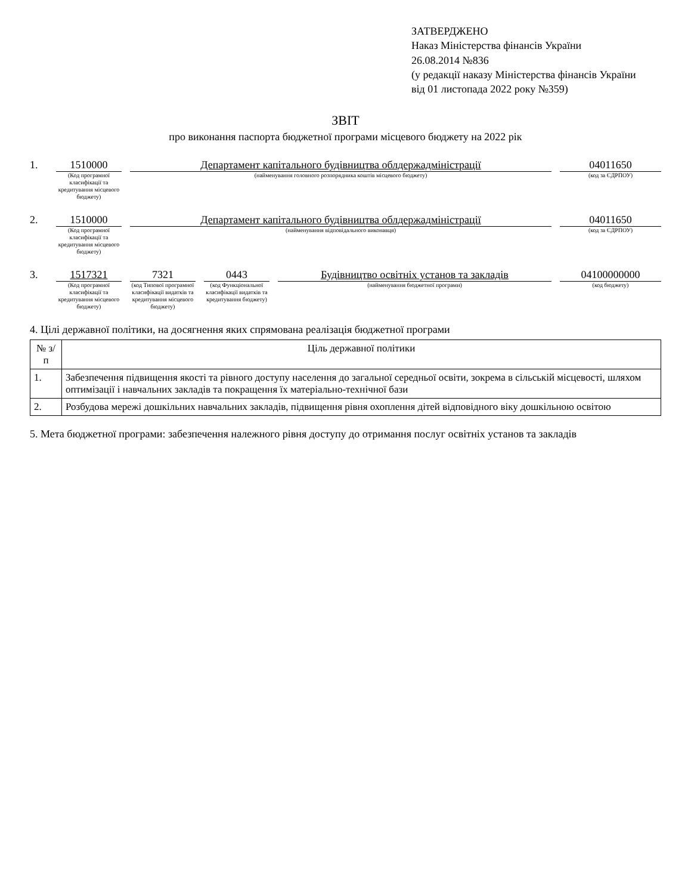ЗАТВЕРДЖЕНО
Наказ Міністерства фінансів України
26.08.2014 №836
(у редакції наказу Міністерства фінансів України
від 01 листопада 2022 року №359)
ЗВІТ
про виконання паспорта бюджетної програми місцевого бюджету на 2022 рік
1. 1510000
(Код програмної класифікації та кредитування місцевого бюджету)
Департамент капітального будівництва облдержадміністрації
(найменування головного розпорядника коштів місцевого бюджету)
04011650
(код за ЄДРПОУ)
2. 1510000
(Код програмної класифікації та кредитування місцевого бюджету)
Департамент капітального будівництва облдержадміністрації
(найменування відповідального виконавця)
04011650
(код за ЄДРПОУ)
3. 1517321
(Код програмної класифікації та кредитування місцевого бюджету)
7321
(код Типової програмної класифікації видатків та кредитування місцевого бюджету)
0443
(код Функціональної класифікації видатків та кредитування бюджету)
Будівництво освітніх установ та закладів
(найменування бюджетної програми)
04100000000
(код бюджету)
4. Цілі державної політики, на досягнення яких спрямована реалізація бюджетної програми
| № з/п | Ціль державної політики |
| --- | --- |
| 1. | Забезпечення підвищення якості та рівного доступу населення до загальної середньої освіти, зокрема в сільській місцевості, шляхом оптимізації і навчальних закладів та покращення їх матеріально-технічної бази |
| 2. | Розбудова мережі дошкільних навчальних закладів, підвищення рівня охоплення дітей відповідного віку дошкільною освітою |
5. Мета бюджетної програми: забезпечення належного рівня доступу до отримання послуг освітніх установ та закладів